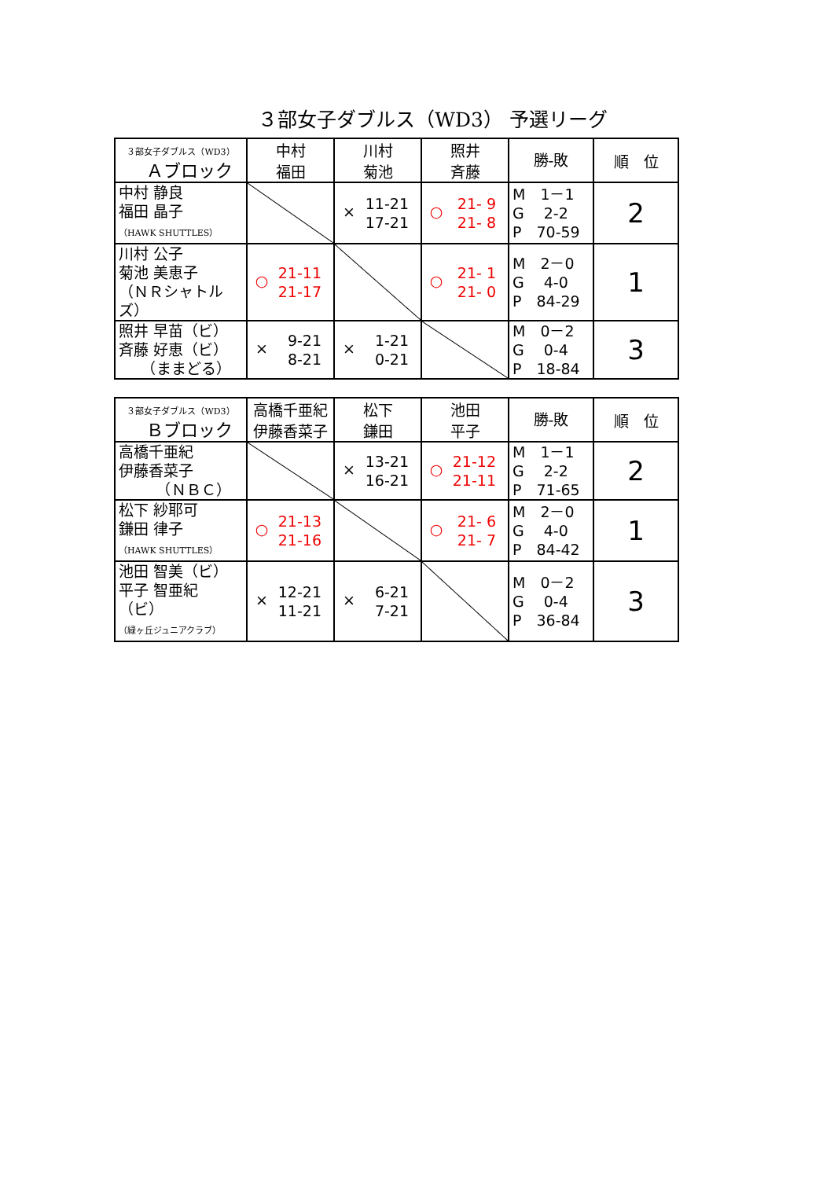３部女子ダブルス（WD3） 予選リーグ
| ３部女子ダブルス（WD3） Ａブロック | 中村 福田 | 川村 菊池 | 照井 斉藤 | 勝-敗 | 順 位 |
| 中村 静良 福田 晶子 （HAWK SHUTTLES） | | × 11-21 17-21 | ○ 21- 9 21- 8 | M 1－1 G 2-2 P 70-59 | 2 |
| 川村 公子 菊池 美恵子 （ＮＲシャトルズ） | ○ 21-11 21-17 | | ○ 21- 1 21- 0 | M 2－0 G 4-0 P 84-29 | 1 |
| 照井 早苗（ビ） 斉藤 好恵（ビ） （ままどる） | × 9-21 8-21 | × 1-21 0-21 | | M 0－2 G 0-4 P 18-84 | 3 |
| ３部女子ダブルス（WD3） Ｂブロック | 高橋千亜紀 伊藤香菜子 | 松下 鎌田 | 池田 平子 | 勝-敗 | 順 位 |
| 高橋千亜紀 伊藤香菜子 （ＮＢＣ） | | × 13-21 16-21 | ○ 21-12 21-11 | M 1－1 G 2-2 P 71-65 | 2 |
| 松下 紗耶可 鎌田 律子 （HAWK SHUTTLES） | ○ 21-13 21-16 | | ○ 21- 6 21- 7 | M 2－0 G 4-0 P 84-42 | 1 |
| 池田 智美（ビ） 平子 智亜紀（ビ） （緑ヶ丘ジュニアクラブ） | × 12-21 11-21 | × 6-21 7-21 | | M 0－2 G 0-4 P 36-84 | 3 |